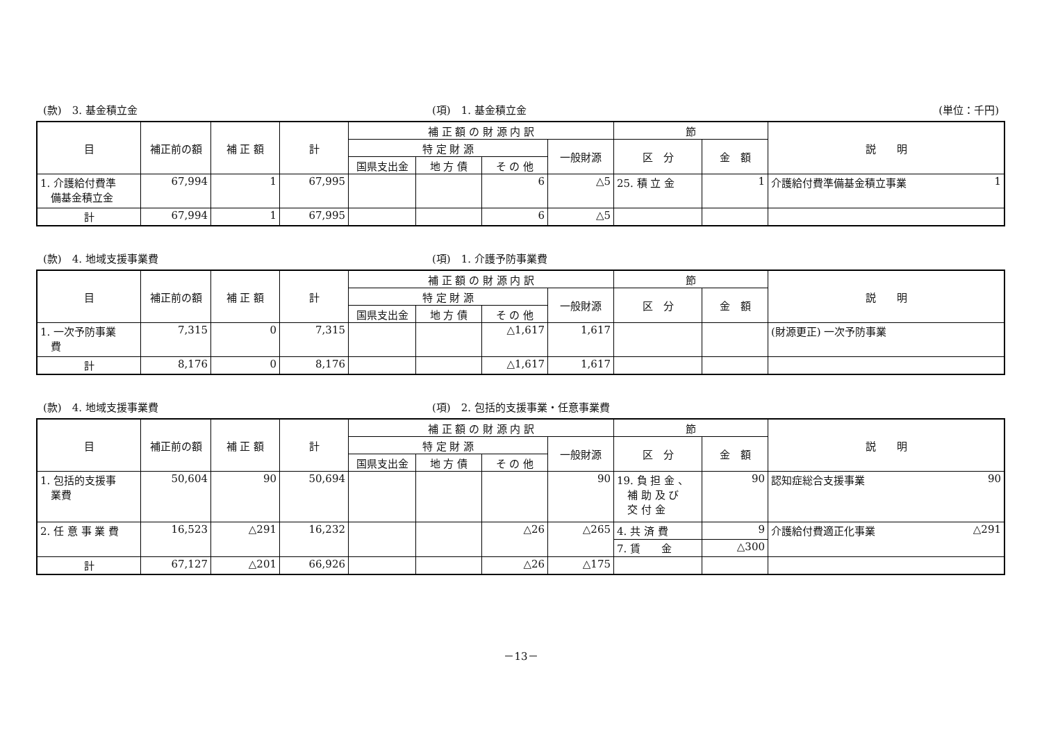(款)　3. 基金積立金 (項)　1. 基金積立金 (単位：千円)
| 目 | 補正前の額 | 補 正 額 | 計 | 補 正 額 の 財 源 内 訳 | | | | 節 | | 説 明 |
| --- | --- | --- | --- | --- | --- | --- | --- | --- | --- | --- |
| | | | | 特 定 財 源 | | | 一般財源 | 区 分 | 金 額 | |
| | | | | 国県支出金 | 地 方 債 | そ の 他 | | | | |
| 1. 介護給付費準 備基金積立金 | 67,994 | 1 | 67,995 | | | 6 | △5 | 25. 積 立 金 | 1 | 介護給付費準備基金積立事業 1 |
| 計 | 67,994 | 1 | 67,995 | | | 6 | △5 | | | |
(款)　4. 地域支援事業費 (項)　1. 介護予防事業費
| 目 | 補正前の額 | 補 正 額 | 計 | 補 正 額 の 財 源 内 訳 | | | | 節 | | 説 明 |
| --- | --- | --- | --- | --- | --- | --- | --- | --- | --- | --- |
| | | | | 特 定 財 源 | | | 一般財源 | 区 分 | 金 額 | |
| | | | | 国県支出金 | 地 方 債 | そ の 他 | | | | |
| 1. 一次予防事業 費 | 7,315 | 0 | 7,315 | | | △1,617 | 1,617 | | | (財源更正) 一次予防事業 |
| 計 | 8,176 | 0 | 8,176 | | | △1,617 | 1,617 | | | |
(款)　4. 地域支援事業費 (項)　2. 包括的支援事業・任意事業費
| 目 | 補正前の額 | 補 正 額 | 計 | 補 正 額 の 財 源 内 訳 | | | | 節 | | 説 明 |
| --- | --- | --- | --- | --- | --- | --- | --- | --- | --- | --- |
| | | | | 特 定 財 源 | | | 一般財源 | 区 分 | 金 額 | |
| | | | | 国県支出金 | 地 方 債 | そ の 他 | | | | |
| 1. 包括的支援事 業費 | 50,604 | 90 | 50,694 | | | | 90 | 19. 負 担 金 、 補 助 及 び 交 付 金 | 90 | 認知症総合支援事業 90 |
| 2. 任 意 事 業 費 | 16,523 | △291 | 16,232 | | | △26 | △265 | 4. 共 済 費 | 9 | 介護給付費適正化事業 △291 |
| | | | | | | | | 7. 賃 金 | △300 | |
| 計 | 67,127 | △201 | 66,926 | | | △26 | △175 | | | |
－13－